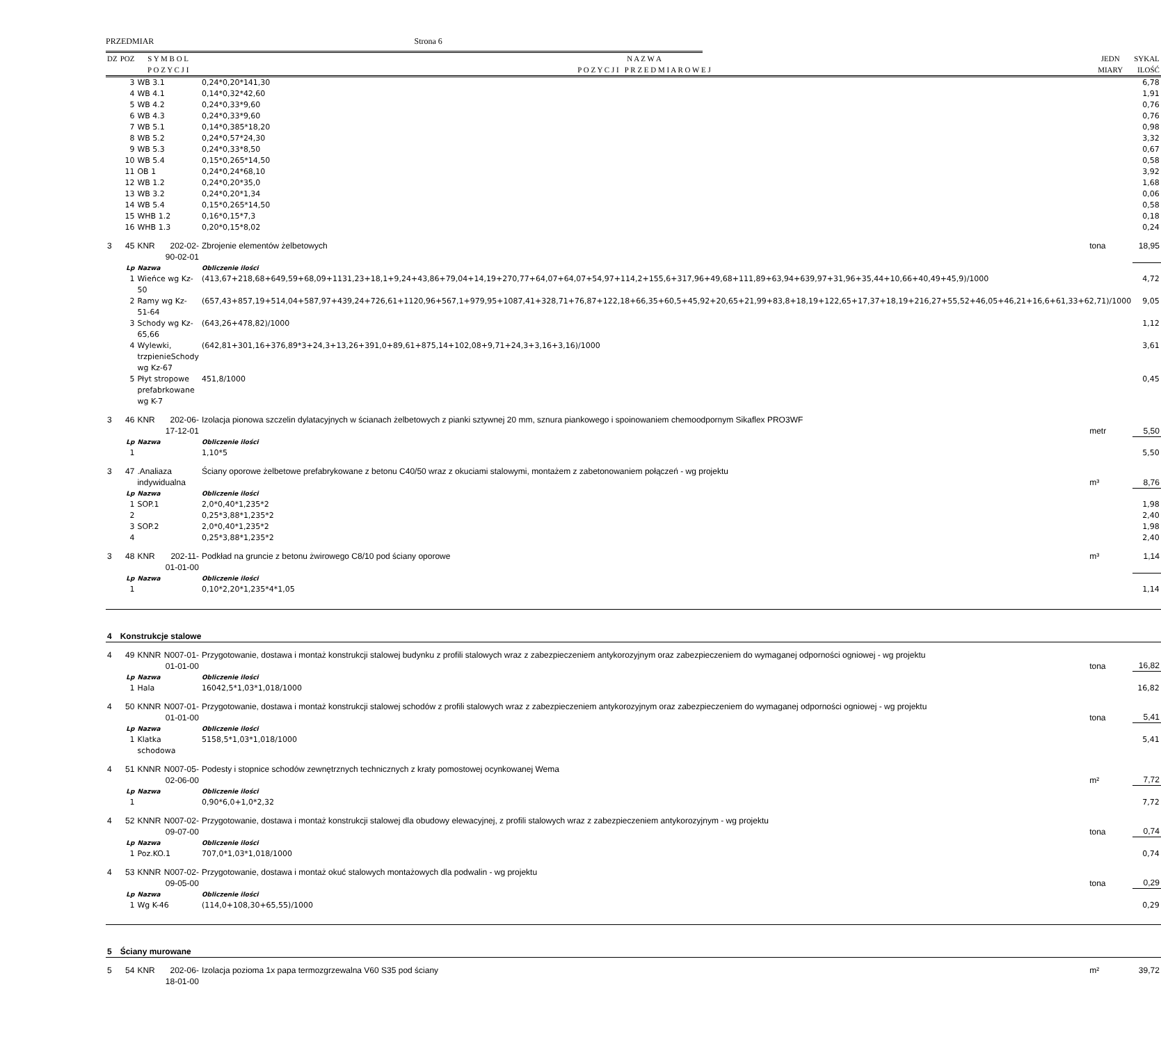PRZEDMIAR Strona 6
| DZ | POZ | S Y M B O L P O Z Y C J I | | N A Z W A P O Z Y C J I P R Z E D M I A R O W E J | JEDN MIARY | SYKAL ILOŚĆ |
| --- | --- | --- | --- | --- | --- | --- |
| | 3 | WB 3.1 | | 0,24*0,20*141,30 | | 6,78 |
| | 4 | WB 4.1 | | 0,14*0,32*42,60 | | 1,91 |
| | 5 | WB 4.2 | | 0,24*0,33*9,60 | | 0,76 |
| | 6 | WB 4.3 | | 0,24*0,33*9,60 | | 0,76 |
| | 7 | WB 5.1 | | 0,14*0,385*18,20 | | 0,98 |
| | 8 | WB 5.2 | | 0,24*0,57*24,30 | | 3,32 |
| | 9 | WB 5.3 | | 0,24*0,33*8,50 | | 0,67 |
| | 10 | WB 5.4 | | 0,15*0,265*14,50 | | 0,58 |
| | 11 | OB 1 | | 0,24*0,24*68,10 | | 3,92 |
| | 12 | WB 1.2 | | 0,24*0,20*35,0 | | 1,68 |
| | 13 | WB 3.2 | | 0,24*0,20*1,34 | | 0,06 |
| | 14 | WB 5.4 | | 0,15*0,265*14,50 | | 0,58 |
| | 15 | WHB 1.2 | | 0,16*0,15*7,3 | | 0,18 |
| | 16 | WHB 1.3 | | 0,20*0,15*8,02 | | 0,24 |
| 3 | 45 | KNR | 202-02-90-02-01 | Zbrojenie elementów żelbetowych | tona | 18,95 |
| | Lp | Nazwa | | Obliczenie ilości | | |
| | 1 | Wieńce wg Kz-50 | | (413,67+218,68+649,59+68,09+1131,23+18,1+9,24+43,86+79,04+14,19+270,77+64,07+64,07+54,97+114,2+155,6+317,96+49,68+111,89+63,94+639,97+31,96+35,44+10,66+40,49+45,9)/1000 | | 4,72 |
| | 2 | Ramy wg Kz-51-64 | | (657,43+857,19+514,04+587,97+439,24+726,61+1120,96+567,1+979,95+1087,41+328,71+76,87+122,18+66,35+60,5+45,92+20,65+21,99+83,8+18,19+122,65+17,37+18,19+216,27+55,52+46,05+46,21+16,6+61,33+62,71)/1000 | | 9,05 |
| | 3 | Schody wg Kz-65,66 | | (643,26+478,82)/1000 | | 1,12 |
| | 4 | Wylewki, trzpienieSchody wg Kz-67 | | (642,81+301,16+376,89*3+24,3+13,26+391,0+89,61+875,14+102,08+9,71+24,3+3,16+3,16)/1000 | | 3,61 |
| | 5 | Płyt stropowe prefabrkowane wg K-7 | | 451,8/1000 | | 0,45 |
| 3 | 46 | KNR | 202-06-17-12-01 | Izolacja pionowa szczelin dylatacyjnych w ścianach żelbetowych z pianki sztywnej 20 mm, sznura piankowego i spoinowaniem chemoodpornym Sikaflex PRO3WF | metr | 5,50 |
| | Lp | Nazwa | | Obliczenie ilości | | |
| | 1 | | | 1,10*5 | | 5,50 |
| 3 | 47 | .Analiaza indywidualna | | Ściany oporowe żelbetowe prefabrykowane z betonu C40/50 wraz z okuciami stalowymi, montażem z zabetonowaniem połączeń - wg projektu | m³ | 8,76 |
| | Lp | Nazwa | | Obliczenie ilości | | |
| | 1 | SOP.1 | | 2,0*0,40*1,235*2 | | 1,98 |
| | 2 | | | 0,25*3,88*1,235*2 | | 2,40 |
| | 3 | SOP.2 | | 2,0*0,40*1,235*2 | | 1,98 |
| | 4 | | | 0,25*3,88*1,235*2 | | 2,40 |
| 3 | 48 | KNR | 202-11-01-01-00 | Podkład na gruncie z betonu żwirowego C8/10 pod ściany oporowe | m³ | 1,14 |
| | Lp | Nazwa | | Obliczenie ilości | | |
| | 1 | | | 0,10*2,20*1,235*4*1,05 | | 1,14 |
| 4 | Konstrukcje stalowe | | | | | |
| 4 | 49 | KNNR | N007-01-01-01-00 | Przygotowanie, dostawa i montaż konstrukcji stalowej budynku z profili stalowych wraz z zabezpieczeniem antykorozyjnym oraz zabezpieczeniem do wymaganej odporności ogniowej - wg projektu | tona | 16,82 |
| | Lp | Nazwa | | Obliczenie ilości | | |
| | 1 | Hala | | 16042,5*1,03*1,018/1000 | | 16,82 |
| 4 | 50 | KNNR | N007-01-01-01-00 | Przygotowanie, dostawa i montaż konstrukcji stalowej schodów z profili stalowych wraz z zabezpieczeniem antykorozyjnym oraz zabezpieczeniem do wymaganej odporności ogniowej - wg projektu | tona | 5,41 |
| | Lp | Nazwa | | Obliczenie ilości | | |
| | 1 | Klatka schodowa | | 5158,5*1,03*1,018/1000 | | 5,41 |
| 4 | 51 | KNNR | N007-05-02-06-00 | Podesty i stopnice schodów zewnętrznych technicznych z kraty pomostowej ocynkowanej Wema | m² | 7,72 |
| | Lp | Nazwa | | Obliczenie ilości | | |
| | 1 | | | 0,90*6,0+1,0*2,32 | | 7,72 |
| 4 | 52 | KNNR | N007-02-09-07-00 | Przygotowanie, dostawa i montaż konstrukcji stalowej dla obudowy elewacyjnej, z profili stalowych wraz z zabezpieczeniem antykorozyjnym - wg projektu | tona | 0,74 |
| | Lp | Nazwa | | Obliczenie ilości | | |
| | 1 | Poz.KO.1 | | 707,0*1,03*1,018/1000 | | 0,74 |
| 4 | 53 | KNNR | N007-02-09-05-00 | Przygotowanie, dostawa i montaż okuć stalowych montażowych dla podwalin - wg projektu | tona | 0,29 |
| | Lp | Nazwa | | Obliczenie ilości | | |
| | 1 | Wg K-46 | | (114,0+108,30+65,55)/1000 | | 0,29 |
| 5 | Ściany murowane | | | | | |
| 5 | 54 | KNR | 202-06-18-01-00 | Izolacja pozioma 1x papa termozgrzewalna V60 S35 pod ściany | m² | 39,72 |